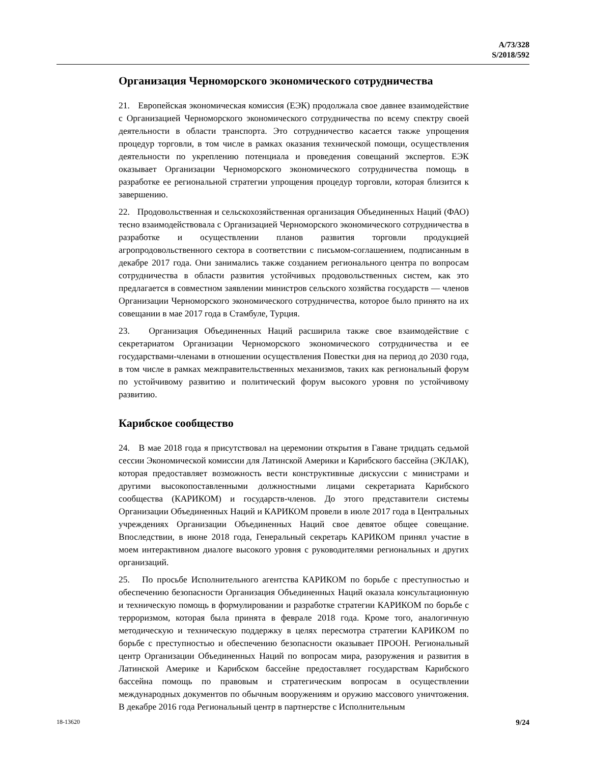A/73/328
S/2018/592
Организация Черноморского экономического сотрудничества
21. Европейская экономическая комиссия (ЕЭК) продолжала свое давнее взаимодействие с Организацией Черноморского экономического сотрудничества по всему спектру своей деятельности в области транспорта. Это сотрудничество касается также упрощения процедур торговли, в том числе в рамках оказания технической помощи, осуществления деятельности по укреплению потенциала и проведения совещаний экспертов. ЕЭК оказывает Организации Черноморского экономического сотрудничества помощь в разработке ее региональной стратегии упрощения процедур торговли, которая близится к завершению.
22. Продовольственная и сельскохозяйственная организация Объединенных Наций (ФАО) тесно взаимодействовала с Организацией Черноморского экономического сотрудничества в разработке и осуществлении планов развития торговли продукцией агропродовольственного сектора в соответствии с письмом-соглашением, подписанным в декабре 2017 года. Они занимались также созданием регионального центра по вопросам сотрудничества в области развития устойчивых продовольственных систем, как это предлагается в совместном заявлении министров сельского хозяйства государств — членов Организации Черноморского экономического сотрудничества, которое было принято на их совещании в мае 2017 года в Стамбуле, Турция.
23. Организация Объединенных Наций расширила также свое взаимодействие с секретариатом Организации Черноморского экономического сотрудничества и ее государствами-членами в отношении осуществления Повестки дня на период до 2030 года, в том числе в рамках межправительственных механизмов, таких как региональный форум по устойчивому развитию и политический форум высокого уровня по устойчивому развитию.
Карибское сообщество
24. В мае 2018 года я присутствовал на церемонии открытия в Гаване тридцать седьмой сессии Экономической комиссии для Латинской Америки и Карибского бассейна (ЭКЛАК), которая предоставляет возможность вести конструктивные дискуссии с министрами и другими высокопоставленными должностными лицами секретариата Карибского сообщества (КАРИКОМ) и государств-членов. До этого представители системы Организации Объединенных Наций и КАРИКОМ провели в июле 2017 года в Центральных учреждениях Организации Объединенных Наций свое девятое общее совещание. Впоследствии, в июне 2018 года, Генеральный секретарь КАРИКОМ принял участие в моем интерактивном диалоге высокого уровня с руководителями региональных и других организаций.
25. По просьбе Исполнительного агентства КАРИКОМ по борьбе с преступностью и обеспечению безопасности Организация Объединенных Наций оказала консультационную и техническую помощь в формулировании и разработке стратегии КАРИКОМ по борьбе с терроризмом, которая была принята в феврале 2018 года. Кроме того, аналогичную методическую и техническую поддержку в целях пересмотра стратегии КАРИКОМ по борьбе с преступностью и обеспечению безопасности оказывает ПРООН. Региональный центр Организации Объединенных Наций по вопросам мира, разоружения и развития в Латинской Америке и Карибском бассейне предоставляет государствам Карибского бассейна помощь по правовым и стратегическим вопросам в осуществлении международных документов по обычным вооружениям и оружию массового уничтожения. В декабре 2016 года Региональный центр в партнерстве с Исполнительным
18-13620 9/24